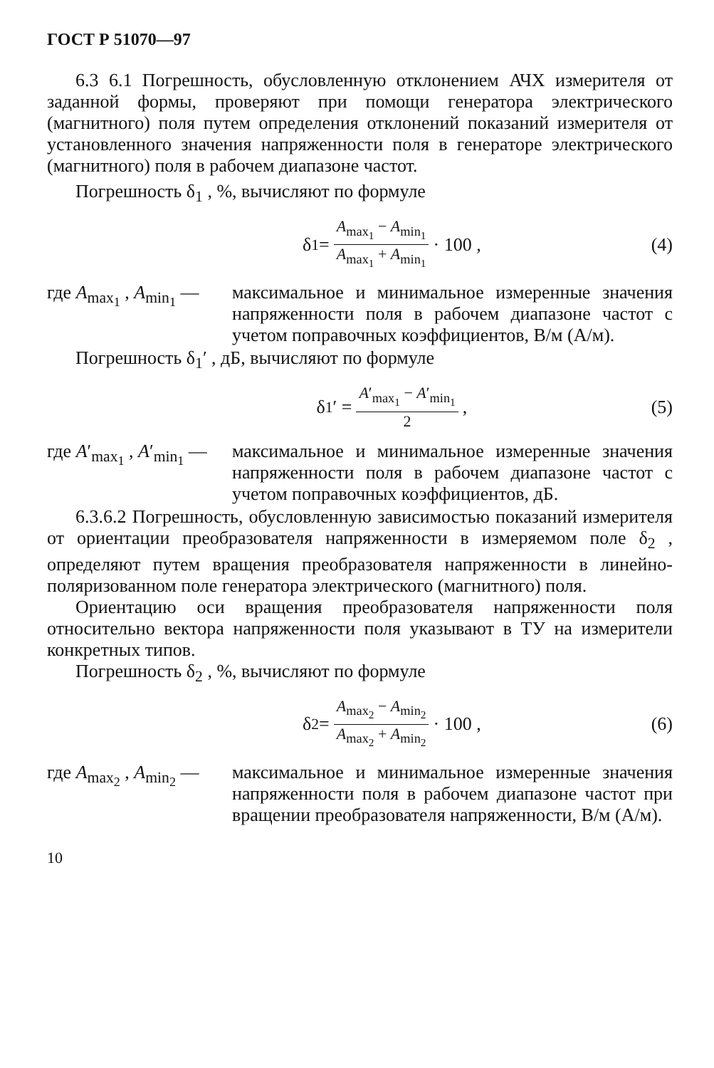ГОСТ Р 51070—97
6.3 6.1 Погрешность, обусловленную отклонением АЧХ измерителя от заданной формы, проверяют при помощи генератора электрического (магнитного) поля путем определения отклонений показаний измерителя от установленного значения напряженности поля в генераторе электрического (магнитного) поля в рабочем диапазоне частот.
Погрешность δ<sub>1</sub> , %, вычисляют по формуле
δ<sub>1</sub> = A<sub>max<sub>1</sub></sub> − A<sub>min<sub>1</sub></sub> A<sub>max<sub>1</sub></sub> + A<sub>min<sub>1</sub></sub> · 100 ,
(4)
где A<sub>max<sub>1</sub></sub> , A<sub>min<sub>1</sub></sub> —
максимальное и минимальное измеренные значения напряженности поля в рабочем диапазоне частот с учетом поправочных коэффициентов, В/м (А/м).
Погрешность δ<sub>1</sub>′ , дБ, вычисляют по формуле
δ<sub>1</sub>′ = A′<sub>max<sub>1</sub></sub> − A′<sub>min<sub>1</sub></sub> 2 , (5)
где A′<sub>max<sub>1</sub></sub> , A′<sub>min<sub>1</sub></sub> —
максимальное и минимальное измеренные значения напряженности поля в рабочем диапазоне частот с учетом поправочных коэффициентов, дБ.
6.3.6.2 Погрешность, обусловленную зависимостью показаний измерителя от ориентации преобразователя напряженности в измеряемом поле δ<sub>2</sub> , определяют путем вращения преобразователя напряженности в линейно-поляризованном поле генератора электрического (магнитного) поля.
Ориентацию оси вращения преобразователя напряженности поля относительно вектора напряженности поля указывают в ТУ на измерители конкретных типов.
Погрешность δ<sub>2</sub> , %, вычисляют по формуле
δ<sub>2</sub> = A<sub>max<sub>2</sub></sub> − A<sub>min<sub>2</sub></sub> A<sub>max<sub>2</sub></sub> + A<sub>min<sub>2</sub></sub> · 100 ,
(6)
где A<sub>max<sub>2</sub></sub> , A<sub>min<sub>2</sub></sub> —
максимальное и минимальное измеренные значения напряженности поля в рабочем диапазоне частот при вращении преобразователя напряженности, В/м (А/м).
10